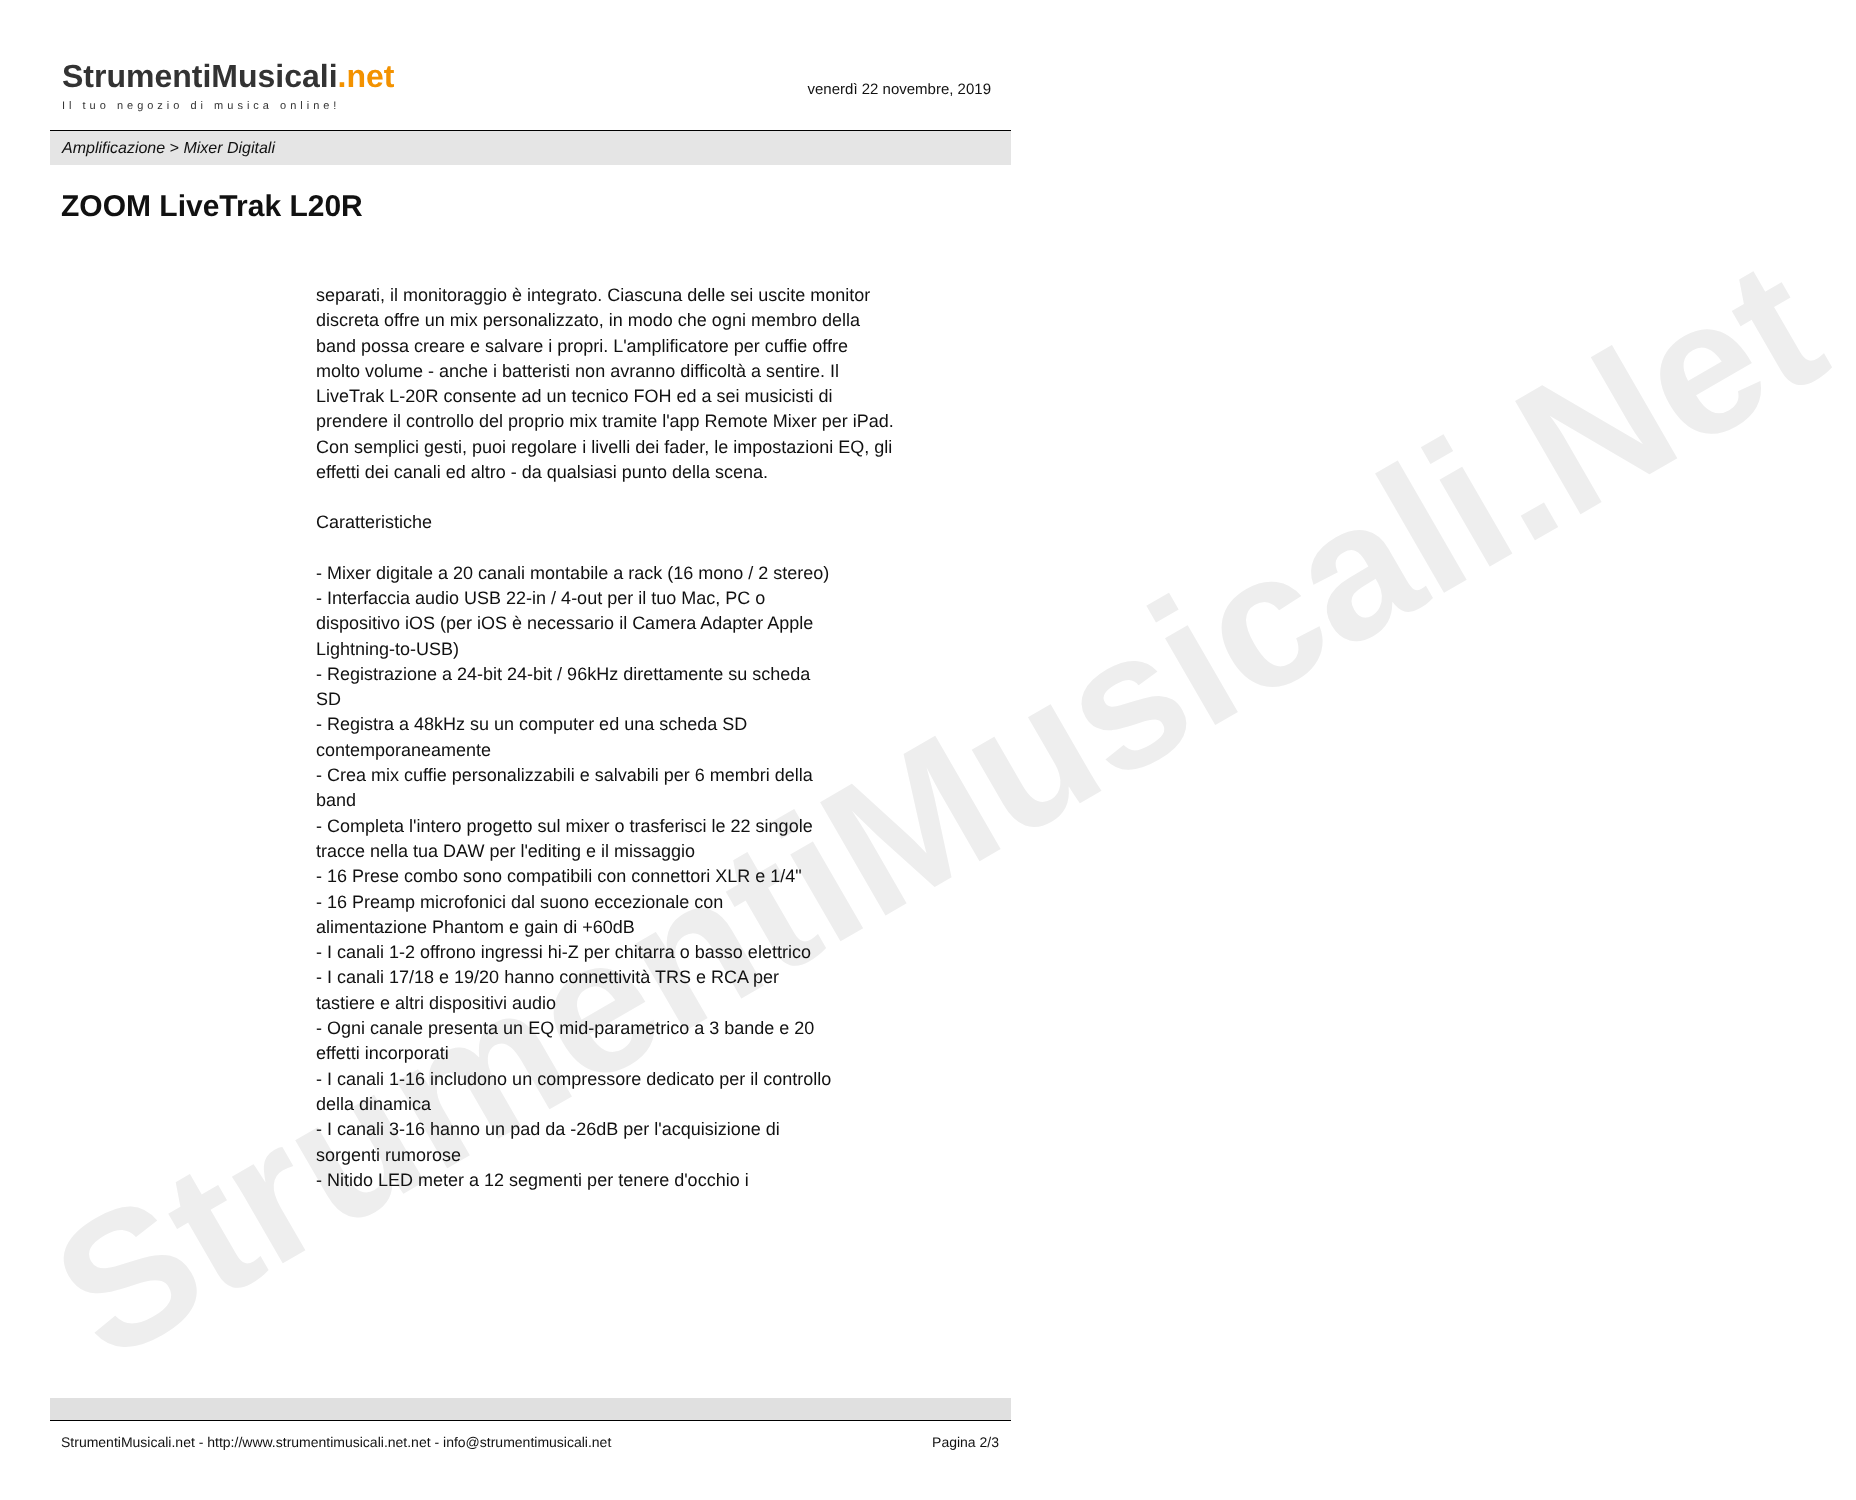StrumentiMusicali.Net
StrumentiMusicali.net
Il tuo negozio di musica online!
venerdì 22 novembre, 2019
Amplificazione > Mixer Digitali
ZOOM LiveTrak L20R
separati, il monitoraggio è integrato. Ciascuna delle sei uscite monitor discreta offre un mix personalizzato, in modo che ogni membro della band possa creare e salvare i propri. L'amplificatore per cuffie offre molto volume - anche i batteristi non avranno difficoltà a sentire. Il LiveTrak L-20R consente ad un tecnico FOH ed a sei musicisti di prendere il controllo del proprio mix tramite l'app Remote Mixer per iPad. Con semplici gesti, puoi regolare i livelli dei fader, le impostazioni EQ, gli effetti dei canali ed altro - da qualsiasi punto della scena.
Caratteristiche
- Mixer digitale a 20 canali montabile a rack (16 mono / 2 stereo)
- Interfaccia audio USB 22-in / 4-out per il tuo Mac, PC o dispositivo iOS (per iOS è necessario il Camera Adapter Apple Lightning-to-USB)
- Registrazione a 24-bit 24-bit / 96kHz direttamente su scheda SD
- Registra a 48kHz su un computer ed una scheda SD contemporaneamente
- Crea mix cuffie personalizzabili e salvabili per 6 membri della band
- Completa l'intero progetto sul mixer o trasferisci le 22 singole tracce nella tua DAW per l'editing e il missaggio
- 16 Prese combo sono compatibili con connettori XLR e 1/4"
- 16 Preamp microfonici dal suono eccezionale con alimentazione Phantom e gain di +60dB
- I canali 1-2 offrono ingressi hi-Z per chitarra o basso elettrico
- I canali 17/18 e 19/20 hanno connettività TRS e RCA per tastiere e altri dispositivi audio
- Ogni canale presenta un EQ mid-parametrico a 3 bande e 20 effetti incorporati
- I canali 1-16 includono un compressore dedicato per il controllo della dinamica
- I canali 3-16 hanno un pad da -26dB per l'acquisizione di sorgenti rumorose
- Nitido LED meter a 12 segmenti per tenere d'occhio i
StrumentiMusicali.net - http://www.strumentimusicali.net.net - info@strumentimusicali.net Pagina 2/3